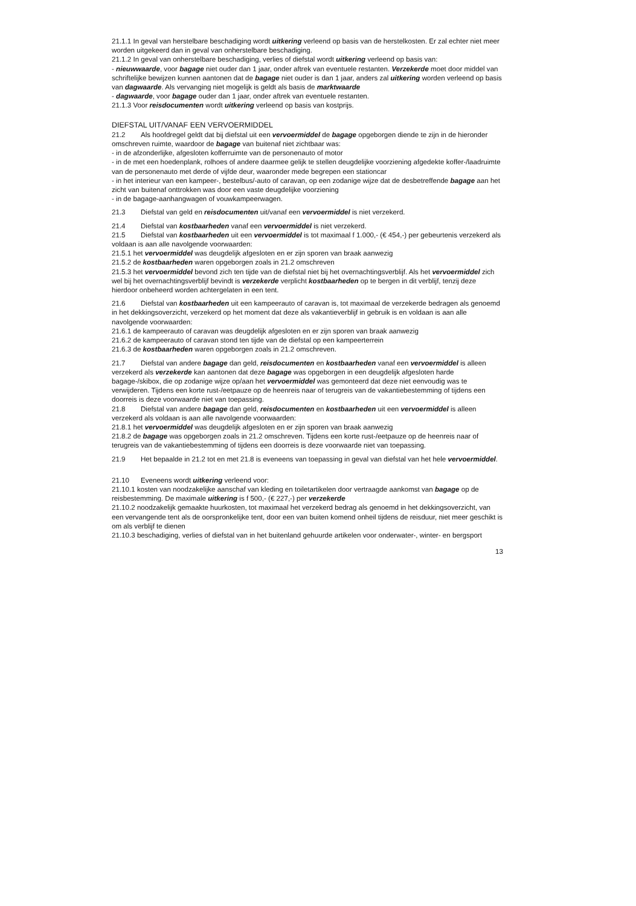21.1.1 In geval van herstelbare beschadiging wordt uitkering verleend op basis van de herstelkosten. Er zal echter niet meer worden uitgekeerd dan in geval van onherstelbare beschadiging.
21.1.2 In geval van onherstelbare beschadiging, verlies of diefstal wordt uitkering verleend op basis van:
- nieuwwaarde, voor bagage niet ouder dan 1 jaar, onder aftrek van eventuele restanten. Verzekerde moet door middel van schriftelijke bewijzen kunnen aantonen dat de bagage niet ouder is dan 1 jaar, anders zal uitkering worden verleend op basis van dagwaarde. Als vervanging niet mogelijk is geldt als basis de marktwaarde
- dagwaarde, voor bagage ouder dan 1 jaar, onder aftrek van eventuele restanten.
21.1.3 Voor reisdocumenten wordt uitkering verleend op basis van kostprijs.
DIEFSTAL UIT/VANAF EEN VERVOERMIDDEL
21.2 Als hoofdregel geldt dat bij diefstal uit een vervoermiddel de bagage opgeborgen diende te zijn in de hieronder omschreven ruimte, waardoor de bagage van buitenaf niet zichtbaar was:
- in de afzonderlijke, afgesloten kofferruimte van de personenauto of motor
- in de met een hoedenplank, rolhoes of andere daarmee gelijk te stellen deugdelijke voorziening afgedekte koffer-/laadruimte van de personenauto met derde of vijfde deur, waaronder mede begrepen een stationcar
- in het interieur van een kampeer-, bestelbus/-auto of caravan, op een zodanige wijze dat de desbetreffende bagage aan het zicht van buitenaf onttrokken was door een vaste deugdelijke voorziening
- in de bagage-aanhangwagen of vouwkampeerwagen.
21.3 Diefstal van geld en reisdocumenten uit/vanaf een vervoermiddel is niet verzekerd.
21.4 Diefstal van kostbaarheden vanaf een vervoermiddel is niet verzekerd.
21.5 Diefstal van kostbaarheden uit een vervoermiddel is tot maximaal f 1.000,- (€ 454,-) per gebeurtenis verzekerd als voldaan is aan alle navolgende voorwaarden:
21.5.1 het vervoermiddel was deugdelijk afgesloten en er zijn sporen van braak aanwezig
21.5.2 de kostbaarheden waren opgeborgen zoals in 21.2 omschreven
21.5.3 het vervoermiddel bevond zich ten tijde van de diefstal niet bij het overnachtingsverblijf. Als het vervoermiddel zich wel bij het overnachtingsverblijf bevindt is verzekerde verplicht kostbaarheden op te bergen in dit verblijf, tenzij deze hierdoor onbeheerd worden achtergelaten in een tent.
21.6 Diefstal van kostbaarheden uit een kampeerauto of caravan is, tot maximaal de verzekerde bedragen als genoemd in het dekkingsoverzicht, verzekerd op het moment dat deze als vakantieverblijf in gebruik is en voldaan is aan alle navolgende voorwaarden:
21.6.1 de kampeerauto of caravan was deugdelijk afgesloten en er zijn sporen van braak aanwezig
21.6.2 de kampeerauto of caravan stond ten tijde van de diefstal op een kampeerterrein
21.6.3 de kostbaarheden waren opgeborgen zoals in 21.2 omschreven.
21.7 Diefstal van andere bagage dan geld, reisdocumenten en kostbaarheden vanaf een vervoermiddel is alleen verzekerd als verzekerde kan aantonen dat deze bagage was opgeborgen in een deugdelijk afgesloten harde bagage-/skibox, die op zodanige wijze op/aan het vervoermiddel was gemonteerd dat deze niet eenvoudig was te verwijderen. Tijdens een korte rust-/eetpauze op de heenreis naar of terugreis van de vakantiebestemming of tijdens een doorreis is deze voorwaarde niet van toepassing.
21.8 Diefstal van andere bagage dan geld, reisdocumenten en kostbaarheden uit een vervoermiddel is alleen verzekerd als voldaan is aan alle navolgende voorwaarden:
21.8.1 het vervoermiddel was deugdelijk afgesloten en er zijn sporen van braak aanwezig
21.8.2 de bagage was opgeborgen zoals in 21.2 omschreven. Tijdens een korte rust-/eetpauze op de heenreis naar of terugreis van de vakantiebestemming of tijdens een doorreis is deze voorwaarde niet van toepassing.
21.9 Het bepaalde in 21.2 tot en met 21.8 is eveneens van toepassing in geval van diefstal van het hele vervoermiddel.
21.10 Eveneens wordt uitkering verleend voor:
21.10.1 kosten van noodzakelijke aanschaf van kleding en toiletartikelen door vertraagde aankomst van bagage op de reisbestemming. De maximale uitkering is f 500,- (€ 227,-) per verzekerde
21.10.2 noodzakelijk gemaakte huurkosten, tot maximaal het verzekerd bedrag als genoemd in het dekkingsoverzicht, van een vervangende tent als de oorspronkelijke tent, door een van buiten komend onheil tijdens de reisduur, niet meer geschikt is om als verblijf te dienen
21.10.3 beschadiging, verlies of diefstal van in het buitenland gehuurde artikelen voor onderwater-, winter- en bergsport
13